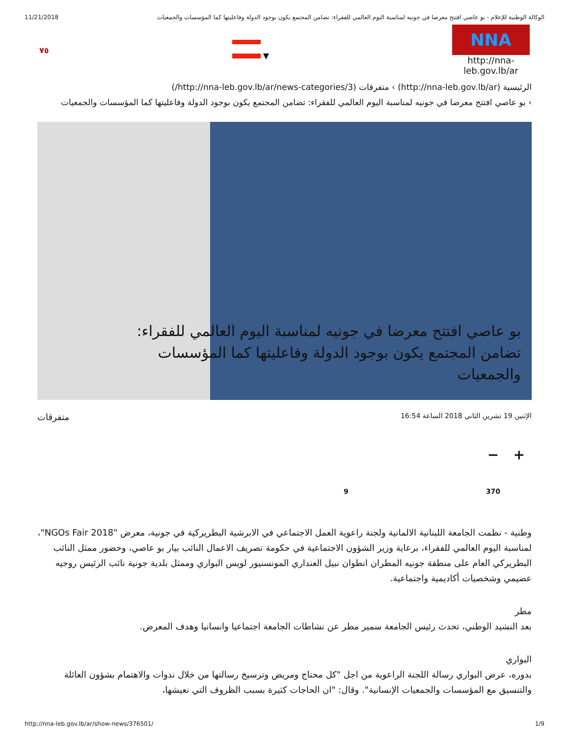11/21/2018 الوكالة الوطنية للإعلام - بو عاصي افتتح معرضا في جونيه لمناسبة اليوم العالمي للفقراء: تضامن المجتمع يكون بوجود الدولة وفاعليتها كما المؤسسات والجمعيات
٧٥ ▼
NNA
http://nna-leb.gov.lb/ar
الرئيسية (http://nna-leb.gov.lb/ar) › متفرقات (http://nna-leb.gov.lb/ar/news-categories/3/)
› بو عاصي افتتح معرضا في جونيه لمناسبة اليوم العالمي للفقراء: تضامن المجتمع يكون بوجود الدولة وفاعليتها كما المؤسسات والجمعيات
بو عاصي افتتح معرضا في جونيه لمناسبة اليوم العالمي للفقراء: تضامن المجتمع يكون بوجود الدولة وفاعليتها كما المؤسسات والجمعيات
الإثنين 19 تشرين الثاني 2018 الساعة 16:54 متفرقات
+ −
370 9
وطنية - نظمت الجامعة اللبنانية الالمانية ولجنة راعوية العمل الاجتماعي في الابرشية البطريركية في جونية، معرض "NGOs Fair 2018"، لمناسبة اليوم العالمي للفقراء، برعاية وزير الشؤون الاجتماعية في حكومة تصريف الاعمال النائب بيار بو عاصي، وحضور ممثل النائب البطريركي العام على منطقة جونيه المطران انطوان نبيل العنداري المونسنيور لويس البواري وممثل بلدية جونية نائب الرئيس روجيه عضيمي وشخصيات أكاديمية واجتماعية.
مطر
بعد النشيد الوطني، تحدث رئيس الجامعة سمير مطر عن نشاطات الجامعة اجتماعيا وانسانيا وهدف المعرض.
البواري
بدوره، عرض البواري رسالة اللجنة الراعوية من اجل "كل محتاج ومريض وترسيخ رسالتها من خلال ندوات والاهتمام بشؤون العائلة والتنسيق مع المؤسسات والجمعيات الإنسانية". وقال: "ان الحاجات كثيرة بسبب الظروف التي نعيشها،
http://nna-leb.gov.lb/ar/show-news/376501/ 1/9